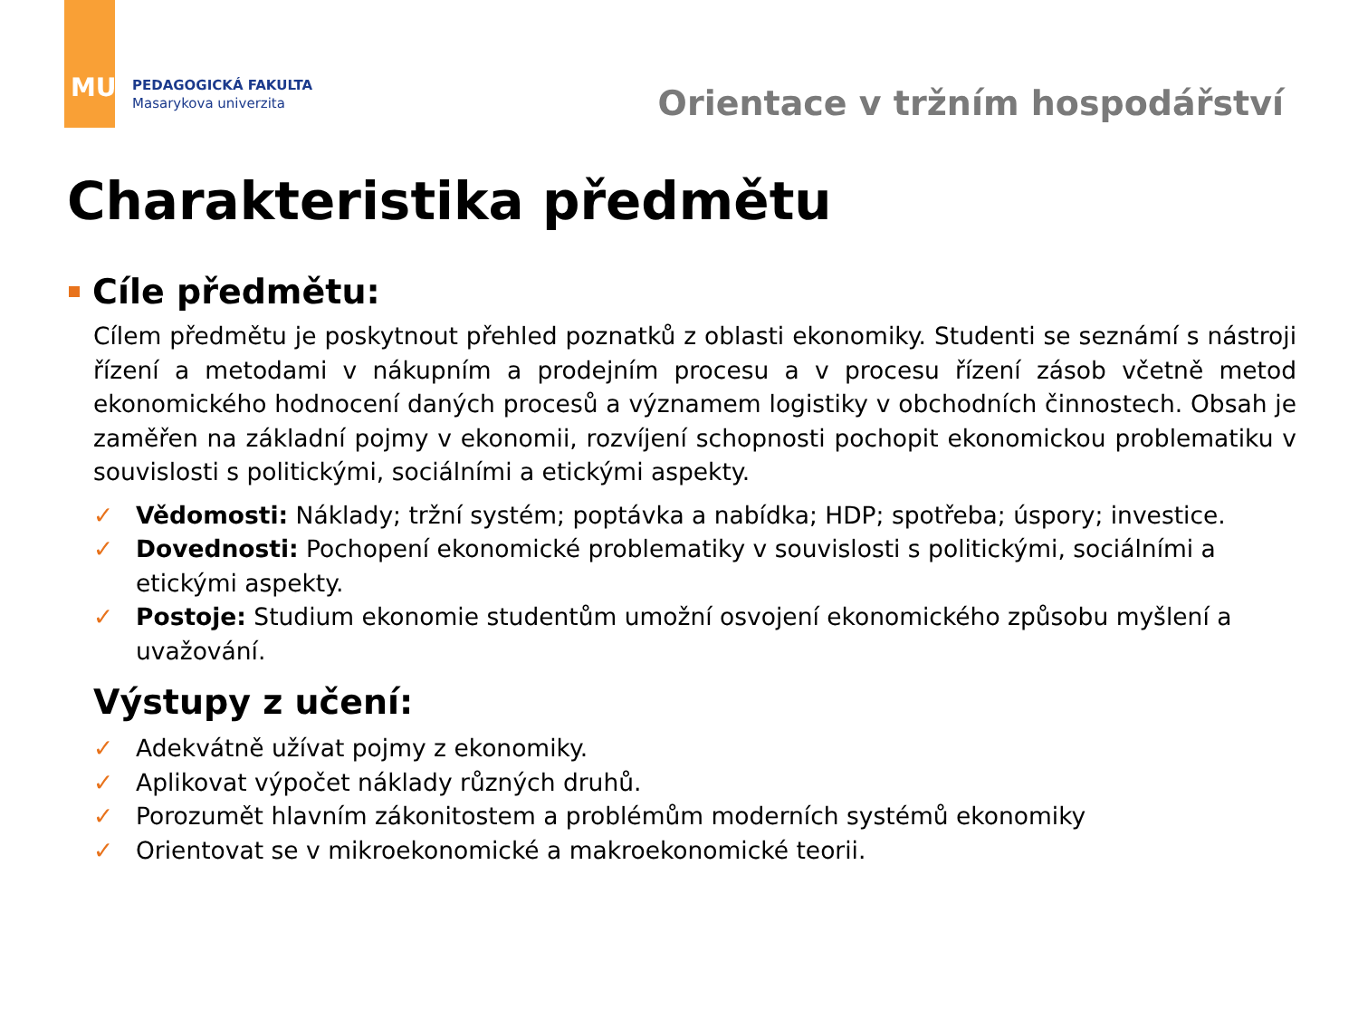MU
PEDAGOGICKÁ FAKULTA
Masarykova univerzita
Orientace v tržním hospodářství
Charakteristika předmětu
Cíle předmětu:
Cílem předmětu je poskytnout přehled poznatků z oblasti ekonomiky. Studenti se seznámí s nástroji řízení a metodami v nákupním a prodejním procesu a v procesu řízení zásob včetně metod ekonomického hodnocení daných procesů a významem logistiky v obchodních činnostech. Obsah je zaměřen na základní pojmy v ekonomii, rozvíjení schopnosti pochopit ekonomickou problematiku v souvislosti s politickými, sociálními a etickými aspekty.
✓ Vědomosti: Náklady; tržní systém; poptávka a nabídka; HDP; spotřeba; úspory; investice.
✓ Dovednosti: Pochopení ekonomické problematiky v souvislosti s politickými, sociálními a etickými aspekty.
✓ Postoje: Studium ekonomie studentům umožní osvojení ekonomického způsobu myšlení a uvažování.
Výstupy z učení:
✓ Adekvátně užívat pojmy z ekonomiky.
✓ Aplikovat výpočet náklady různých druhů.
✓ Porozumět hlavním zákonitostem a problémům moderních systémů ekonomiky
✓ Orientovat se v mikroekonomické a makroekonomické teorii.